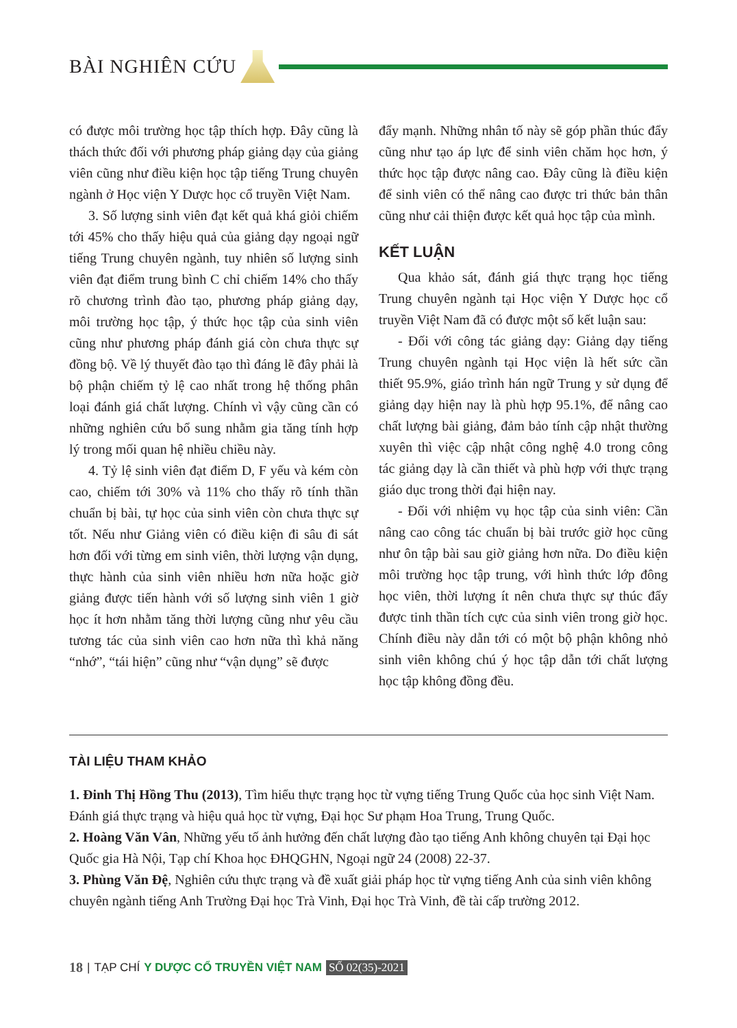BÀI NGHIÊN CỨU
có được môi trường học tập thích hợp. Đây cũng là thách thức đối với phương pháp giảng dạy của giảng viên cũng như điều kiện học tập tiếng Trung chuyên ngành ở Học viện Y Dược học cổ truyền Việt Nam.
3. Số lượng sinh viên đạt kết quả khá giỏi chiếm tới 45% cho thấy hiệu quả của giảng dạy ngoại ngữ tiếng Trung chuyên ngành, tuy nhiên số lượng sinh viên đạt điểm trung bình C chỉ chiếm 14% cho thấy rõ chương trình đào tạo, phương pháp giảng dạy, môi trường học tập, ý thức học tập của sinh viên cũng như phương pháp đánh giá còn chưa thực sự đồng bộ. Về lý thuyết đào tạo thì đáng lẽ đây phải là bộ phận chiếm tỷ lệ cao nhất trong hệ thống phân loại đánh giá chất lượng. Chính vì vậy cũng cần có những nghiên cứu bổ sung nhằm gia tăng tính hợp lý trong mối quan hệ nhiều chiều này.
4. Tỷ lệ sinh viên đạt điểm D, F yếu và kém còn cao, chiếm tới 30% và 11% cho thấy rõ tính thần chuẩn bị bài, tự học của sinh viên còn chưa thực sự tốt. Nếu như Giảng viên có điều kiện đi sâu đi sát hơn đối với từng em sinh viên, thời lượng vận dụng, thực hành của sinh viên nhiều hơn nữa hoặc giờ giảng được tiến hành với số lượng sinh viên 1 giờ học ít hơn nhằm tăng thời lượng cũng như yêu cầu tương tác của sinh viên cao hơn nữa thì khả năng “nhớ”, “tái hiện” cũng như “vận dụng” sẽ được
đẩy mạnh. Những nhân tố này sẽ góp phần thúc đẩy cũng như tạo áp lực để sinh viên chăm học hơn, ý thức học tập được nâng cao. Đây cũng là điều kiện để sinh viên có thể nâng cao được tri thức bản thân cũng như cải thiện được kết quả học tập của mình.
KẾT LUẬN
Qua khảo sát, đánh giá thực trạng học tiếng Trung chuyên ngành tại Học viện Y Dược học cổ truyền Việt Nam đã có được một số kết luận sau:
- Đối với công tác giảng dạy: Giảng dạy tiếng Trung chuyên ngành tại Học viện là hết sức cần thiết 95.9%, giáo trình hán ngữ Trung y sử dụng để giảng dạy hiện nay là phù hợp 95.1%, để nâng cao chất lượng bài giảng, đảm bảo tính cập nhật thường xuyên thì việc cập nhật công nghệ 4.0 trong công tác giảng dạy là cần thiết và phù hợp với thực trạng giáo dục trong thời đại hiện nay.
- Đối với nhiệm vụ học tập của sinh viên: Cần nâng cao công tác chuẩn bị bài trước giờ học cũng như ôn tập bài sau giờ giảng hơn nữa. Do điều kiện môi trường học tập trung, với hình thức lớp đông học viên, thời lượng ít nên chưa thực sự thúc đẩy được tinh thần tích cực của sinh viên trong giờ học. Chính điều này dẫn tới có một bộ phận không nhỏ sinh viên không chú ý học tập dẫn tới chất lượng học tập không đồng đều.
TÀI LIỆU THAM KHẢO
1. Đinh Thị Hồng Thu (2013), Tìm hiểu thực trạng học từ vựng tiếng Trung Quốc của học sinh Việt Nam. Đánh giá thực trạng và hiệu quả học từ vựng, Đại học Sư phạm Hoa Trung, Trung Quốc.
2. Hoàng Văn Vân, Những yếu tố ảnh hưởng đến chất lượng đào tạo tiếng Anh không chuyên tại Đại học Quốc gia Hà Nội, Tạp chí Khoa học ĐHQGHN, Ngoại ngữ 24 (2008) 22-37.
3. Phùng Văn Đệ, Nghiên cứu thực trạng và đề xuất giải pháp học từ vựng tiếng Anh của sinh viên không chuyên ngành tiếng Anh Trường Đại học Trà Vinh, Đại học Trà Vinh, đề tài cấp trường 2012.
18 | TẠP CHÍ Y DƯỢC CỔ TRUYỀN VIỆT NAM SỐ 02(35)-2021